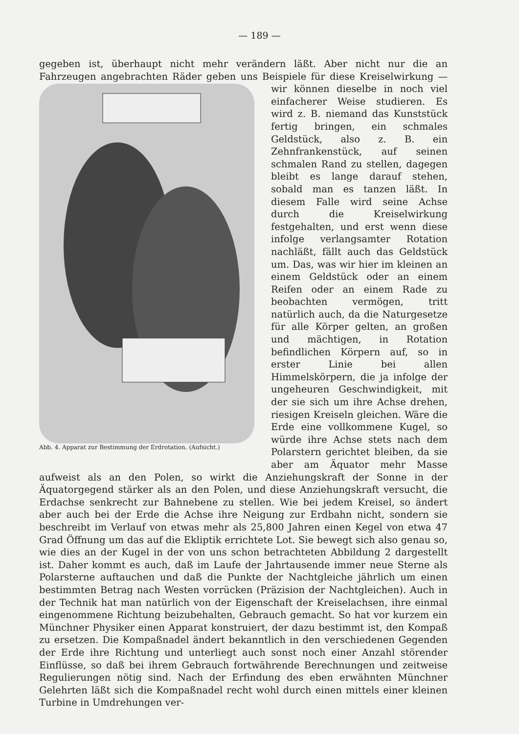— 189 —
gegeben ist, überhaupt nicht mehr verändern läßt. Aber nicht nur die an Fahrzeugen angebrachten Räder geben uns Beispiele für diese Kreiselwirkung — wir Abb. 4. Apparat zur Bestimmung der Erdrotation. (Aufsicht.) können dieselbe in noch viel einfacherer Weise studieren. Es wird z. B. niemand das Kunststück fertig bringen, ein schmales Geldstück, also z. B. ein Zehnfrankenstück, auf seinen schmalen Rand zu stellen, dagegen bleibt es lange darauf stehen, sobald man es tanzen läßt. In diesem Falle wird seine Achse durch die Kreiselwirkung festgehalten, und erst wenn diese infolge verlangsamter Rotation nachläßt, fällt auch das Geldstück um. Das, was wir hier im kleinen an einem Geldstück oder an einem Reifen oder an einem Rade zu beobachten vermögen, tritt natürlich auch, da die Naturgesetze für alle Körper gelten, an großen und mächtigen, in Rotation befindlichen Körpern auf, so in erster Linie bei allen Himmelskörpern, die ja infolge der ungeheuren Geschwindigkeit, mit der sie sich um ihre Achse drehen, riesigen Kreiseln gleichen. Wäre die Erde eine vollkommene Kugel, so würde ihre Achse stets nach dem Polarstern gerichtet bleiben, da sie aber am Äquator mehr Masse aufweist als an den Polen, so wirkt die Anziehungskraft der Sonne in der Äquatorgegend stärker als an den Polen, und diese Anziehungskraft versucht, die Erdachse senkrecht zur Bahnebene zu stellen. Wie bei jedem Kreisel, so ändert aber auch bei der Erde die Achse ihre Neigung zur Erdbahn nicht, sondern sie beschreibt im Verlauf von etwas mehr als 25,800 Jahren einen Kegel von etwa 47 Grad Öffnung um das auf die Ekliptik errichtete Lot. Sie bewegt sich also genau so, wie dies an der Kugel in der von uns schon betrachteten Abbildung 2 dargestellt ist. Daher kommt es auch, daß im Laufe der Jahrtausende immer neue Sterne als Polarsterne auftauchen und daß die Punkte der Nachtgleiche jährlich um einen bestimmten Betrag nach Westen vorrücken (Präzision der Nachtgleichen). Auch in der Technik hat man natürlich von der Eigenschaft der Kreiselachsen, ihre einmal eingenommene Richtung beizubehalten, Gebrauch gemacht. So hat vor kurzem ein Münchner Physiker einen Apparat konstruiert, der dazu bestimmt ist, den Kompaß zu ersetzen. Die Kompaßnadel ändert bekanntlich in den verschiedenen Gegenden der Erde ihre Richtung und unterliegt auch sonst noch einer Anzahl störender Einflüsse, so daß bei ihrem Gebrauch fortwährende Berechnungen und zeitweise Regulierungen nötig sind. Nach der Erfindung des eben erwähnten Münchner Gelehrten läßt sich die Kompaßnadel recht wohl durch einen mittels einer kleinen Turbine in Umdrehungen ver-